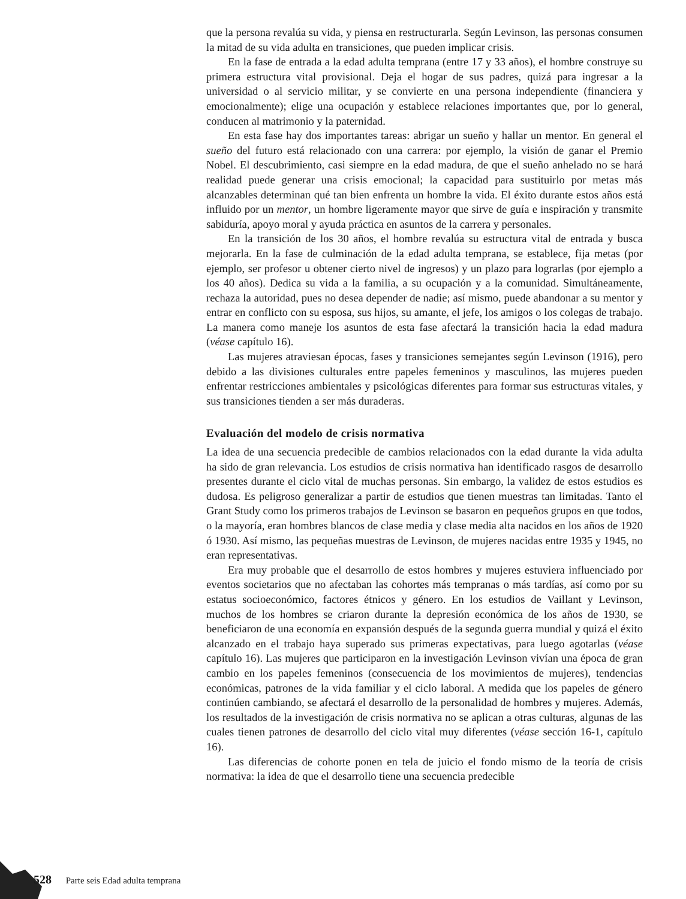que la persona revalúa su vida, y piensa en restructurarla. Según Levinson, las personas consumen la mitad de su vida adulta en transiciones, que pueden implicar crisis.
En la fase de entrada a la edad adulta temprana (entre 17 y 33 años), el hombre construye su primera estructura vital provisional. Deja el hogar de sus padres, quizá para ingresar a la universidad o al servicio militar, y se convierte en una persona independiente (financiera y emocionalmente); elige una ocupación y establece relaciones importantes que, por lo general, conducen al matrimonio y la paternidad.
En esta fase hay dos importantes tareas: abrigar un sueño y hallar un mentor. En general el sueño del futuro está relacionado con una carrera: por ejemplo, la visión de ganar el Premio Nobel. El descubrimiento, casi siempre en la edad madura, de que el sueño anhelado no se hará realidad puede generar una crisis emocional; la capacidad para sustituirlo por metas más alcanzables determinan qué tan bien enfrenta un hombre la vida. El éxito durante estos años está influido por un mentor, un hombre ligeramente mayor que sirve de guía e inspiración y transmite sabiduría, apoyo moral y ayuda práctica en asuntos de la carrera y personales.
En la transición de los 30 años, el hombre revalúa su estructura vital de entrada y busca mejorarla. En la fase de culminación de la edad adulta temprana, se establece, fija metas (por ejemplo, ser profesor u obtener cierto nivel de ingresos) y un plazo para lograrlas (por ejemplo a los 40 años). Dedica su vida a la familia, a su ocupación y a la comunidad. Simultáneamente, rechaza la autoridad, pues no desea depender de nadie; así mismo, puede abandonar a su mentor y entrar en conflicto con su esposa, sus hijos, su amante, el jefe, los amigos o los colegas de trabajo. La manera como maneje los asuntos de esta fase afectará la transición hacia la edad madura (véase capítulo 16).
Las mujeres atraviesan épocas, fases y transiciones semejantes según Levinson (1916), pero debido a las divisiones culturales entre papeles femeninos y masculinos, las mujeres pueden enfrentar restricciones ambientales y psicológicas diferentes para formar sus estructuras vitales, y sus transiciones tienden a ser más duraderas.
Evaluación del modelo de crisis normativa
La idea de una secuencia predecible de cambios relacionados con la edad durante la vida adulta ha sido de gran relevancia. Los estudios de crisis normativa han identificado rasgos de desarrollo presentes durante el ciclo vital de muchas personas. Sin embargo, la validez de estos estudios es dudosa. Es peligroso generalizar a partir de estudios que tienen muestras tan limitadas. Tanto el Grant Study como los primeros trabajos de Levinson se basaron en pequeños grupos en que todos, o la mayoría, eran hombres blancos de clase media y clase media alta nacidos en los años de 1920 ó 1930. Así mismo, las pequeñas muestras de Levinson, de mujeres nacidas entre 1935 y 1945, no eran representativas.
Era muy probable que el desarrollo de estos hombres y mujeres estuviera influenciado por eventos societarios que no afectaban las cohortes más tempranas o más tardías, así como por su estatus socioeconómico, factores étnicos y género. En los estudios de Vaillant y Levinson, muchos de los hombres se criaron durante la depresión económica de los años de 1930, se beneficiaron de una economía en expansión después de la segunda guerra mundial y quizá el éxito alcanzado en el trabajo haya superado sus primeras expectativas, para luego agotarlas (véase capítulo 16). Las mujeres que participaron en la investigación Levinson vivían una época de gran cambio en los papeles femeninos (consecuencia de los movimientos de mujeres), tendencias económicas, patrones de la vida familiar y el ciclo laboral. A medida que los papeles de género continúen cambiando, se afectará el desarrollo de la personalidad de hombres y mujeres. Además, los resultados de la investigación de crisis normativa no se aplican a otras culturas, algunas de las cuales tienen patrones de desarrollo del ciclo vital muy diferentes (véase sección 16-1, capítulo 16).
Las diferencias de cohorte ponen en tela de juicio el fondo mismo de la teoría de crisis normativa: la idea de que el desarrollo tiene una secuencia predecible
528 Parte seis Edad adulta temprana